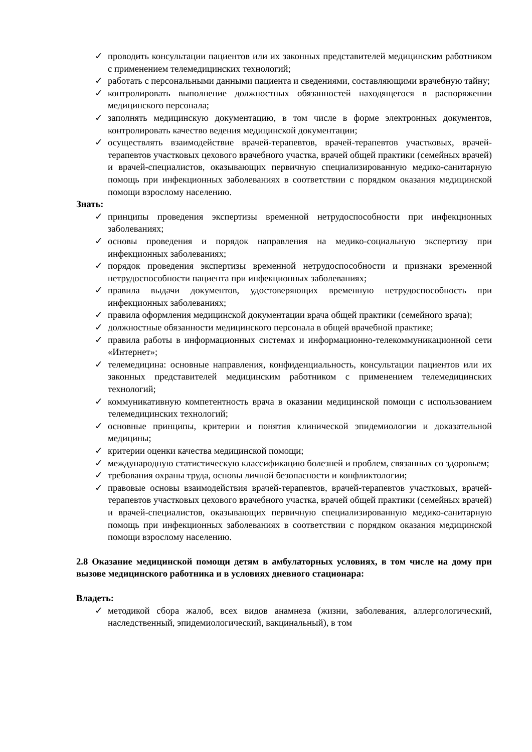✓ проводить консультации пациентов или их законных представителей медицинским работником с применением телемедицинских технологий;
✓ работать с персональными данными пациента и сведениями, составляющими врачебную тайну;
✓ контролировать выполнение должностных обязанностей находящегося в распоряжении медицинского персонала;
✓ заполнять медицинскую документацию, в том числе в форме электронных документов, контролировать качество ведения медицинской документации;
✓ осуществлять взаимодействие врачей-терапевтов, врачей-терапевтов участковых, врачей-терапевтов участковых цехового врачебного участка, врачей общей практики (семейных врачей) и врачей-специалистов, оказывающих первичную специализированную медико-санитарную помощь при инфекционных заболеваниях в соответствии с порядком оказания медицинской помощи взрослому населению.
Знать:
✓ принципы проведения экспертизы временной нетрудоспособности при инфекционных заболеваниях;
✓ основы проведения и порядок направления на медико-социальную экспертизу при инфекционных заболеваниях;
✓ порядок проведения экспертизы временной нетрудоспособности и признаки временной нетрудоспособности пациента при инфекционных заболеваниях;
✓ правила выдачи документов, удостоверяющих временную нетрудоспособность при инфекционных заболеваниях;
✓ правила оформления медицинской документации врача общей практики (семейного врача);
✓ должностные обязанности медицинского персонала в общей врачебной практике;
✓ правила работы в информационных системах и информационно-телекоммуникационной сети «Интернет»;
✓ телемедицина: основные направления, конфиденциальность, консультации пациентов или их законных представителей медицинским работником с применением телемедицинских технологий;
✓ коммуникативную компетентность врача в оказании медицинской помощи с использованием телемедицинских технологий;
✓ основные принципы, критерии и понятия клинической эпидемиологии и доказательной медицины;
✓ критерии оценки качества медицинской помощи;
✓ международную статистическую классификацию болезней и проблем, связанных со здоровьем;
✓ требования охраны труда, основы личной безопасности и конфликтологии;
✓ правовые основы взаимодействия врачей-терапевтов, врачей-терапевтов участковых, врачей-терапевтов участковых цехового врачебного участка, врачей общей практики (семейных врачей) и врачей-специалистов, оказывающих первичную специализированную медико-санитарную помощь при инфекционных заболеваниях в соответствии с порядком оказания медицинской помощи взрослому населению.
2.8 Оказание медицинской помощи детям в амбулаторных условиях, в том числе на дому при вызове медицинского работника и в условиях дневного стационара:
Владеть:
✓ методикой сбора жалоб, всех видов анамнеза (жизни, заболевания, аллергологический, наследственный, эпидемиологический, вакцинальный), в том